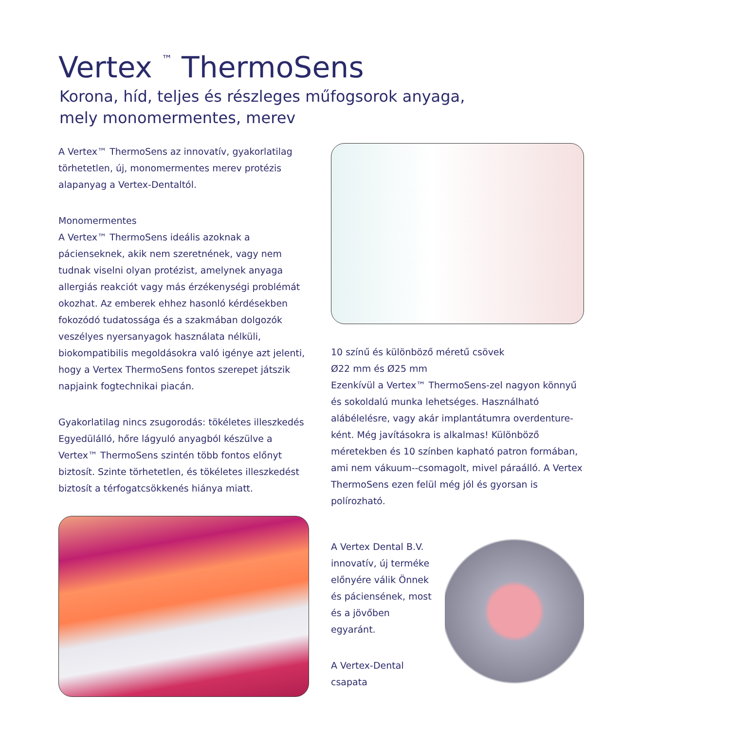Vertex <sup>™</sup> ThermoSens
Korona, híd, teljes és részleges műfogsorok anyaga,
mely monomermentes, merev
A Vertex™ ThermoSens az innovatív, gyakorlatilag törhetetlen, új, monomermentes merev protézis alapanyag a Vertex-Dentaltól.
Monomermentes
A Vertex™ ThermoSens ideális azoknak a pácienseknek, akik nem szeretnének, vagy nem tudnak viselni olyan protézist, amelynek anyaga allergiás reakciót vagy más érzékenységi problémát okozhat. Az emberek ehhez hasonló kérdésekben fokozódó tudatossága és a szakmában dolgozók veszélyes nyersanyagok használata nélküli, biokompatibilis megoldásokra való igénye azt jelenti, hogy a Vertex ThermoSens fontos szerepet játszik napjaink fogtechnikai piacán.
Gyakorlatilag nincs zsugorodás: tökéletes illeszkedés
Egyedülálló, hőre lágyuló anyagból készülve a Vertex™ ThermoSens szintén több fontos előnyt biztosít. Szinte törhetetlen, és tökéletes illeszkedést biztosít a térfogatcsökkenés hiánya miatt.
10 színű és különböző méretű csövek
Ø22 mm és Ø25 mm
Ezenkívül a Vertex™ ThermoSens-zel nagyon könnyű és sokoldalú munka lehetséges. Használható alábélelésre, vagy akár implantátumra overdenture-ként. Még javításokra is alkalmas! Különböző méretekben és 10 színben kapható patron formában, ami nem vákuum--csomagolt, mivel páraálló. A Vertex ThermoSens ezen felül még jól és gyorsan is polírozható.
A Vertex Dental B.V. innovatív, új terméke előnyére válik Önnek és páciensének, most és a jövőben egyaránt.
A Vertex-Dental csapata